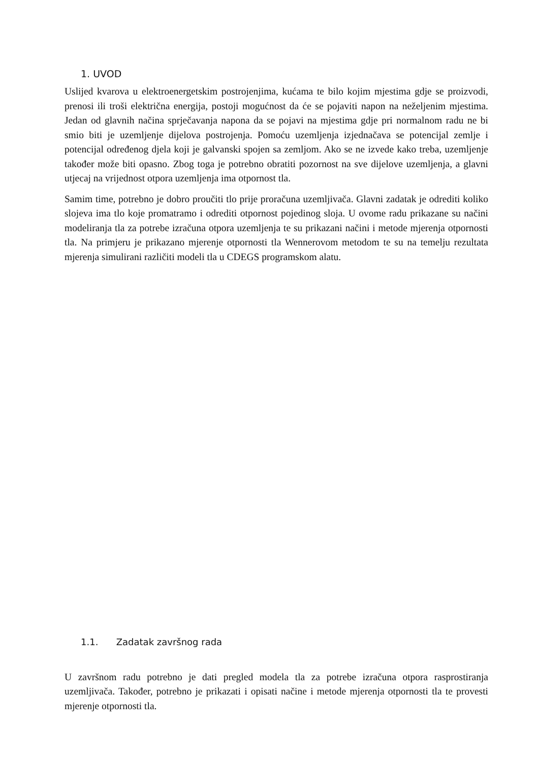1. UVOD
Uslijed kvarova u elektroenergetskim postrojenjima, kućama te bilo kojim mjestima gdje se proizvodi, prenosi ili troši električna energija, postoji mogućnost da će se pojaviti napon na neželjenim mjestima. Jedan od glavnih načina sprječavanja napona da se pojavi na mjestima gdje pri normalnom radu ne bi smio biti je uzemljenje dijelova postrojenja. Pomoću uzemljenja izjednačava se potencijal zemlje i potencijal određenog djela koji je galvanski spojen sa zemljom. Ako se ne izvede kako treba, uzemljenje također može biti opasno. Zbog toga je potrebno obratiti pozornost na sve dijelove uzemljenja, a glavni utjecaj na vrijednost otpora uzemljenja ima otpornost tla.
Samim time, potrebno je dobro proučiti tlo prije proračuna uzemljivača. Glavni zadatak je odrediti koliko slojeva ima tlo koje promatramo i odrediti otpornost pojedinog sloja. U ovome radu prikazane su načini modeliranja tla za potrebe izračuna otpora uzemljenja te su prikazani načini i metode mjerenja otpornosti tla. Na primjeru je prikazano mjerenje otpornosti tla Wennerovom metodom te su na temelju rezultata mjerenja simulirani različiti modeli tla u CDEGS programskom alatu.
1.1. Zadatak završnog rada
U završnom radu potrebno je dati pregled modela tla za potrebe izračuna otpora rasprostiranja uzemljivača. Također, potrebno je prikazati i opisati načine i metode mjerenja otpornosti tla te provesti mjerenje otpornosti tla.